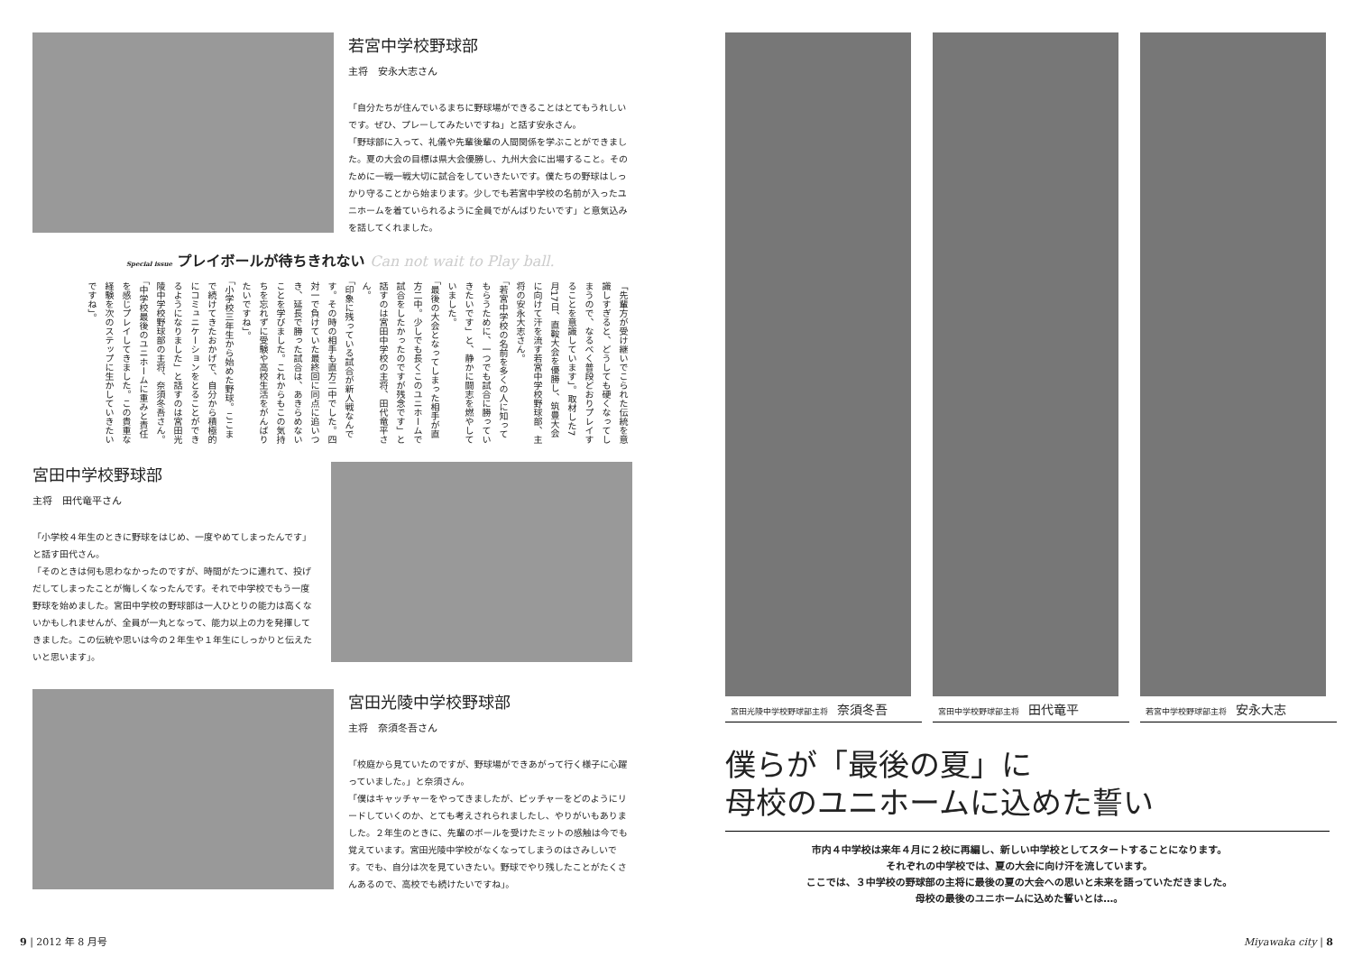若宮中学校野球部
主将　安永大志さん
「自分たちが住んでいるまちに野球場ができることはとてもうれしいです。ぜひ、プレーしてみたいですね」と話す安永さん。
「野球部に入って、礼儀や先輩後輩の人間関係を学ぶことができました。夏の大会の目標は県大会優勝し、九州大会に出場すること。そのために一戦一戦大切に試合をしていきたいです。僕たちの野球はしっかり守ることから始まります。少しでも若宮中学校の名前が入ったユニホームを着ていられるように全員でがんばりたいです」と意気込みを話してくれました。
Special issue プレイボールが待ちきれない Can not wait to Play ball.
「先輩方が受け継いでこられた伝統を意識しすぎると、どうしても硬くなってしまうので、なるべく普段どおりプレイすることを意識しています」。取材した7月17日、直鞍大会を優勝し、筑豊大会に向けて汗を流す若宮中学校野球部、主将の安永大志さん。
「若宮中学校の名前を多くの人に知ってもらうために、一つでも試合に勝っていきたいです」と、静かに闘志を燃やしていました。
「最後の大会となってしまった相手が直方二中。少しでも長くこのユニホームで試合をしたかったのですが残念です」と話すのは宮田中学校の主将、田代竜平さん。
「印象に残っている試合が新人戦なんです。その時の相手も直方二中でした。四対一で負けていた最終回に同点に追いつき、延長で勝った試合は、あきらめないことを学びました。これからもこの気持ちを忘れずに受験や高校生活をがんばりたいですね」。
「小学校三年生から始めた野球。ここまで続けてきたおかげで、自分から積極的にコミュニケーションをとることができるようになりました」と話すのは宮田光陵中学校野球部の主将、奈須冬吾さん。
「中学校最後のユニホームに重みと責任を感じプレイしてきました。この貴重な経験を次のステップに生かしていきたいですね」。
宮田中学校野球部
主将　田代竜平さん
「小学校４年生のときに野球をはじめ、一度やめてしまったんです」と話す田代さん。
「そのときは何も思わなかったのですが、時間がたつに連れて、投げだしてしまったことが悔しくなったんです。それで中学校でもう一度野球を始めました。宮田中学校の野球部は一人ひとりの能力は高くないかもしれませんが、全員が一丸となって、能力以上の力を発揮してきました。この伝統や思いは今の２年生や１年生にしっかりと伝えたいと思います」。
宮田光陵中学校野球部
主将　奈須冬吾さん
「校庭から見ていたのですが、野球場ができあがって行く様子に心躍っていました。」と奈須さん。
「僕はキャッチャーをやってきましたが、ピッチャーをどのようにリードしていくのか、とても考えされられましたし、やりがいもありました。２年生のときに、先輩のボールを受けたミットの感触は今でも覚えています。宮田光陵中学校がなくなってしまうのはさみしいです。でも、自分は次を見ていきたい。野球でやり残したことがたくさんあるので、高校でも続けたいですね」。
9 | 2012 年 8 月号
宮田光陵中学校野球部主将 奈須冬吾
宮田中学校野球部主将 田代竜平
若宮中学校野球部主将 安永大志
僕らが「最後の夏」に
母校のユニホームに込めた誓い
市内４中学校は来年４月に２校に再編し、新しい中学校としてスタートすることになります。
それぞれの中学校では、夏の大会に向け汗を流しています。
ここでは、３中学校の野球部の主将に最後の夏の大会への思いと未来を語っていただきました。
母校の最後のユニホームに込めた誓いとは…。
Miyawaka city | 8